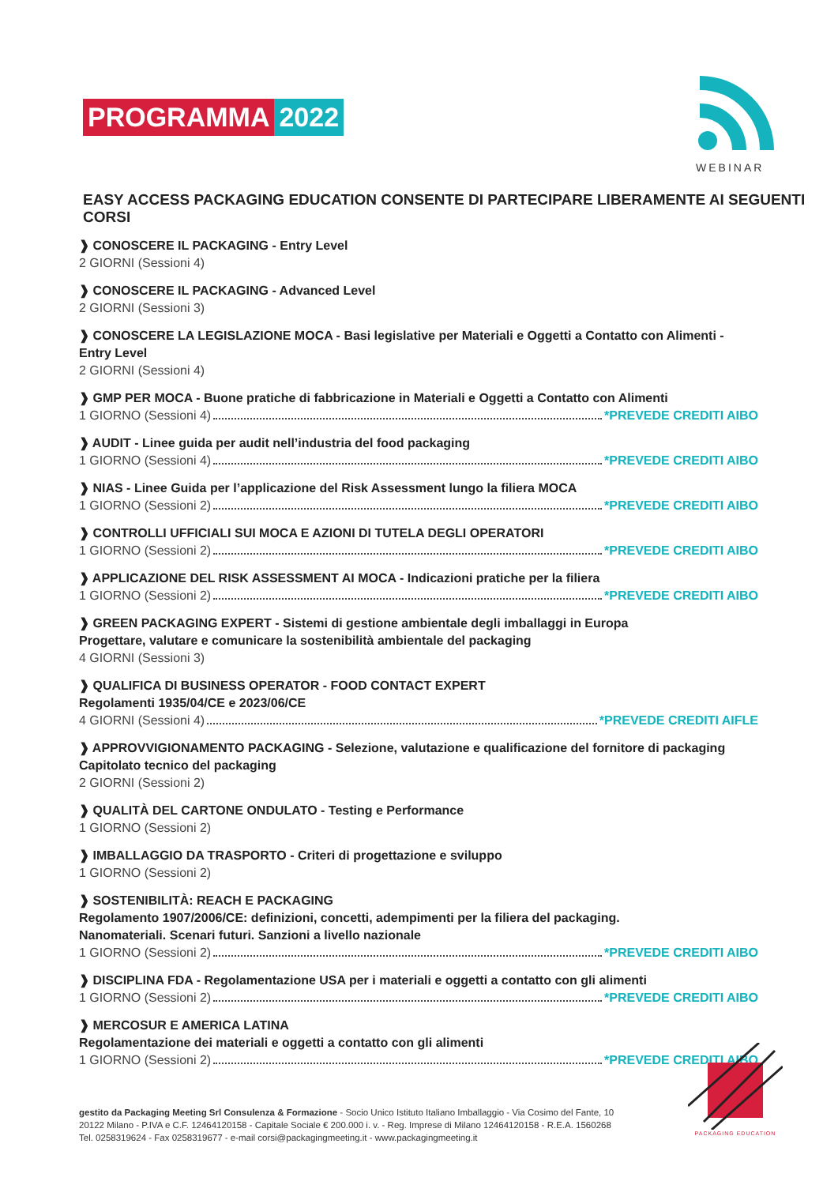PROGRAMMA 2022
WEBINAR
EASY ACCESS PACKAGING EDUCATION CONSENTE DI PARTECIPARE LIBERAMENTE AI SEGUENTI CORSI
❱ CONOSCERE IL PACKAGING - Entry Level
2 GIORNI (Sessioni 4)
❱ CONOSCERE IL PACKAGING - Advanced Level
2 GIORNI (Sessioni 3)
❱ CONOSCERE LA LEGISLAZIONE MOCA - Basi legislative per Materiali e Oggetti a Contatto con Alimenti - Entry Level
2 GIORNI (Sessioni 4)
❱ GMP PER MOCA - Buone pratiche di fabbricazione in Materiali e Oggetti a Contatto con Alimenti
1 GIORNO (Sessioni 4) *PREVEDE CREDITI AIBO
❱ AUDIT - Linee guida per audit nell’industria del food packaging
1 GIORNO (Sessioni 4) *PREVEDE CREDITI AIBO
❱ NIAS - Linee Guida per l’applicazione del Risk Assessment lungo la filiera MOCA
1 GIORNO (Sessioni 2) *PREVEDE CREDITI AIBO
❱ CONTROLLI UFFICIALI SUI MOCA E AZIONI DI TUTELA DEGLI OPERATORI
1 GIORNO (Sessioni 2) *PREVEDE CREDITI AIBO
❱ APPLICAZIONE DEL RISK ASSESSMENT AI MOCA - Indicazioni pratiche per la filiera
1 GIORNO (Sessioni 2) *PREVEDE CREDITI AIBO
❱ GREEN PACKAGING EXPERT - Sistemi di gestione ambientale degli imballaggi in Europa
Progettare, valutare e comunicare la sostenibilità ambientale del packaging
4 GIORNI (Sessioni 3)
❱ QUALIFICA DI BUSINESS OPERATOR - FOOD CONTACT EXPERT
Regolamenti 1935/04/CE e 2023/06/CE
4 GIORNI (Sessioni 4) *PREVEDE CREDITI AIFLE
❱ APPROVVIGIONAMENTO PACKAGING - Selezione, valutazione e qualificazione del fornitore di packaging
Capitolato tecnico del packaging
2 GIORNI (Sessioni 2)
❱ QUALITÀ DEL CARTONE ONDULATO - Testing e Performance
1 GIORNO (Sessioni 2)
❱ IMBALLAGGIO DA TRASPORTO - Criteri di progettazione e sviluppo
1 GIORNO (Sessioni 2)
❱ SOSTENIBILITÀ: REACH E PACKAGING
Regolamento 1907/2006/CE: definizioni, concetti, adempimenti per la filiera del packaging.
Nanomateriali. Scenari futuri. Sanzioni a livello nazionale
1 GIORNO (Sessioni 2) *PREVEDE CREDITI AIBO
❱ DISCIPLINA FDA - Regolamentazione USA per i materiali e oggetti a contatto con gli alimenti
1 GIORNO (Sessioni 2) *PREVEDE CREDITI AIBO
❱ MERCOSUR E AMERICA LATINA
Regolamentazione dei materiali e oggetti a contatto con gli alimenti
1 GIORNO (Sessioni 2) *PREVEDE CREDITI AIBO
PACKAGING EDUCATION
gestito da Packaging Meeting Srl Consulenza & Formazione - Socio Unico Istituto Italiano Imballaggio - Via Cosimo del Fante, 10
20122 Milano - P.IVA e C.F. 12464120158 - Capitale Sociale € 200.000 i. v. - Reg. Imprese di Milano 12464120158 - R.E.A. 1560268
Tel. 0258319624 - Fax 0258319677 - e-mail corsi@packagingmeeting.it - www.packagingmeeting.it